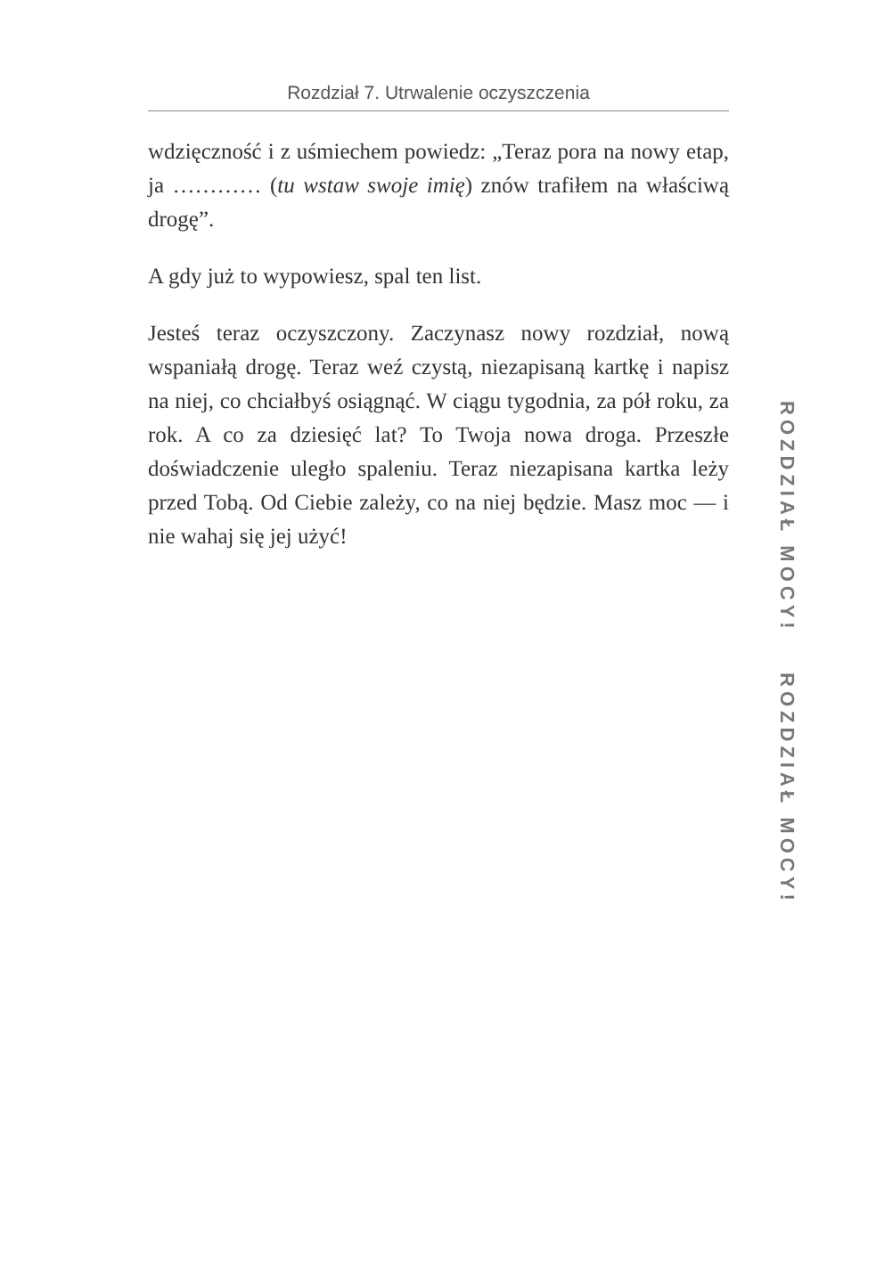Rozdział 7. Utrwalenie oczyszczenia
wdzięczność i z uśmiechem powiedz: „Teraz pora na nowy etap, ja ………… (tu wstaw swoje imię) znów trafiłem na właściwą drogę”.
A gdy już to wypowiesz, spal ten list.
Jesteś teraz oczyszczony. Zaczynasz nowy rozdział, nową wspaniałą drogę. Teraz weź czystą, niezapisaną kartkę i napisz na niej, co chciałbyś osiągnąć. W ciągu tygodnia, za pół roku, za rok. A co za dziesięć lat? To Twoja nowa droga. Przeszłe doświadczenie uległo spaleniu. Teraz niezapisana kartka leży przed Tobą. Od Ciebie zależy, co na niej będzie. Masz moc — i nie wahaj się jej użyć!
ROZDZIAŁ MOCY! ROZDZIAŁ MOCY!